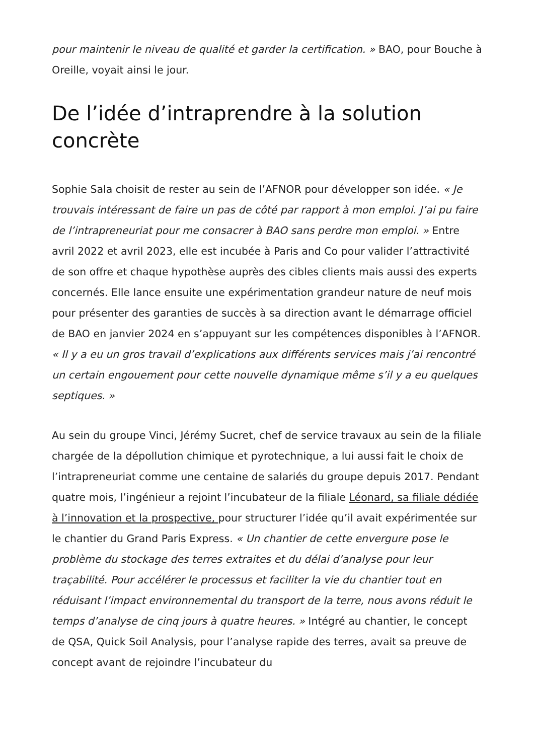pour maintenir le niveau de qualité et garder la certification. » BAO, pour Bouche à Oreille, voyait ainsi le jour.
De l’idée d’intraprendre à la solution concrète
Sophie Sala choisit de rester au sein de l’AFNOR pour développer son idée. « Je trouvais intéressant de faire un pas de côté par rapport à mon emploi. J’ai pu faire de l’intrapreneuriat pour me consacrer à BAO sans perdre mon emploi. » Entre avril 2022 et avril 2023, elle est incubée à Paris and Co pour valider l’attractivité de son offre et chaque hypothèse auprès des cibles clients mais aussi des experts concernés. Elle lance ensuite une expérimentation grandeur nature de neuf mois pour présenter des garanties de succès à sa direction avant le démarrage officiel de BAO en janvier 2024 en s’appuyant sur les compétences disponibles à l’AFNOR. « Il y a eu un gros travail d’explications aux différents services mais j’ai rencontré un certain engouement pour cette nouvelle dynamique même s’il y a eu quelques septiques. »
Au sein du groupe Vinci, Jérémy Sucret, chef de service travaux au sein de la filiale chargée de la dépollution chimique et pyrotechnique, a lui aussi fait le choix de l’intrapreneuriat comme une centaine de salariés du groupe depuis 2017. Pendant quatre mois, l’ingénieur a rejoint l’incubateur de la filiale Léonard, sa filiale dédiée à l’innovation et la prospective, pour structurer l’idée qu’il avait expérimentée sur le chantier du Grand Paris Express. « Un chantier de cette envergure pose le problème du stockage des terres extraites et du délai d’analyse pour leur traçabilité. Pour accélérer le processus et faciliter la vie du chantier tout en réduisant l’impact environnemental du transport de la terre, nous avons réduit le temps d’analyse de cinq jours à quatre heures. » Intégré au chantier, le concept de QSA, Quick Soil Analysis, pour l’analyse rapide des terres, avait sa preuve de concept avant de rejoindre l’incubateur du